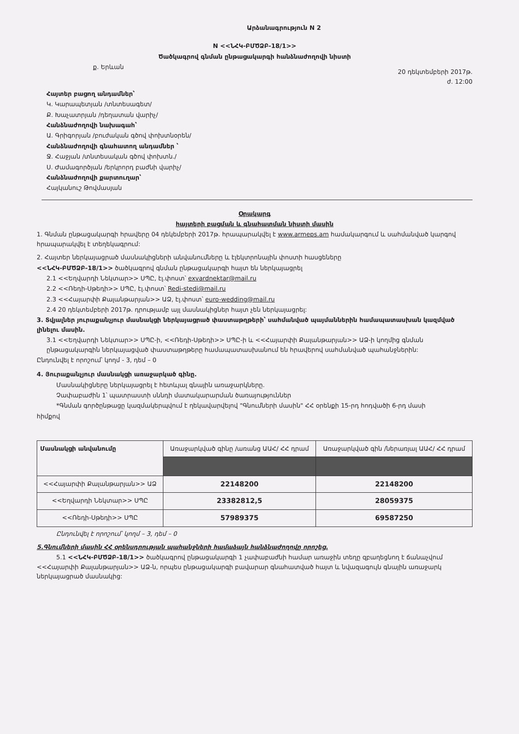Արձանագրություն N 2
N <<ՆՀԿ-ԲՄԾՁԲ-18/1>>
Ծածկագրով գնման ընթացակարգի հանձնաժողովի նիստի
ք. Երևան 20 դեկտեմբերի 2017թ.
ժ. 12:00
Հայտեր բացող անդամներ՝
Կ. Կարապետյան /տնտեսագետ/
Ք. Խաչատրյան /դեղատան վարիչ/
Հանձնաժողովի նախագահ՝
Ա. Գրիգորյան /բուժական գծով փոխտնօրեն/
Հանձնաժողովի գնահատող անդամներ ՝
Ջ. Հաջյան /տնտեսական գծով փոխտն./
Ս. Ժամագործյան /երկրորդ բաժնի վարիչ/
Հանձնաժողովի քարտուղար՝
Հայկանուշ Թովմասյան
Օրակարգ
հայտերի բացման և գնահատման նիստի մասին
1. Գնման ընթացակարգի հրավերը 04 դեկեմբերի 2017թ. հրապարակվել է www.armeps.am համակարգում և սահմանված կարգով հրապարակվել է տեղեկագրում:
2. Հայտեր ներկայացրած մասնակիցների անվանումները և էլեկտրոնային փոստի հասցեները
<<ՆՀԿ-ԲՄԾՁԲ-18/1>> ծածկագրով գնման ընթացակարգի հայտ են ներկայացրել
2.1 <<Եղվարդի Նեկտար>> ՍՊԸ, էլ.փոստ՝ exvardnektar@mail.ru
2.2 <<Ռեդի-Սթեդի>> ՍՊԸ, էլ.փոստ՝ Redi-stedi@mail.ru
2.3 <<Հայարփի Քալանթարյան>> ԱՁ, էլ.փոստ՝ euro-wedding@mail.ru
2.4 20 դեկտեմբերի 2017թ. դրությամբ այլ մասնակիցներ հայտ չեն ներկայացրել:
3. Տվյալներ յուրաքանչյուր մասնակցի ներկայացրած փաստաթղթերի՝ սահմանված պայմաններին համապատասխան կազմված լինելու մասին.
3.1 <<Եղվարդի Նեկտար>> ՍՊԸ-ի, <<Ռեդի-Սթեդի>> ՍՊԸ-ի և <<Հայարփի Քալանթարյան>> ԱՁ-ի կողմից գնման ընթացակարգին ներկայացված փաստաթղթերը համապատասխանում են հրավերով սահմանված պահանջներին:
Ընդունվել է որոշում՝ կողմ - 3, դեմ – 0
4. Յուրաքանչյուր մասնակցի առաջարկած գինը.
Մասնակիցները ներկայացրել է հետևյալ գնային առաջարկները.
Չափաբաժին 1՝ պատրաստի սննդի մատակարարման ծառայություններ
*Գնման գործընթացը կազմակերպվում է ղեկավարվելով "Գնումների մասին" ՀՀ օրենքի 15-րդ հոդվածի 6-րդ մասի
հիմքով
| Մասնակցի անվանումը | Առաջարկված գինը /առանց ԱԱՀ/ ՀՀ դրամ | Առաջարկված գին /ներառյալ ԱԱՀ/ ՀՀ դրամ |
| --- | --- | --- |
| <<Հայարփի Քալանթարյան>> ԱՁ | 22148200 | 22148200 |
| <<Եղվարդի Նեկտար>> ՍՊԸ | 23382812,5 | 28059375 |
| <<Ռեդի-Սթեդի>> ՍՊԸ | 57989375 | 69587250 |
Ընդունվել է որոշում՝ կողմ – 3, դեմ – 0
5.Գնումների մասին ՀՀ օրենսդրության պահանջների համաձայն հանձնաժողովը որոշեց.
5.1 <<ՆՀԿ-ԲՄԾՁԲ-18/1>> ծածկագրով ընթացակարգի 1 չափաբաժնի համար առաջին տեղը զբաղեցնող է ճանաչվում <<Հայարփի Քալանթարյան>> ԱՁ-ն, որպես ընթացակարգի բավարար գնահատված հայտ և նվազագույն գնային առաջարկ ներկայացրած մասնակից: